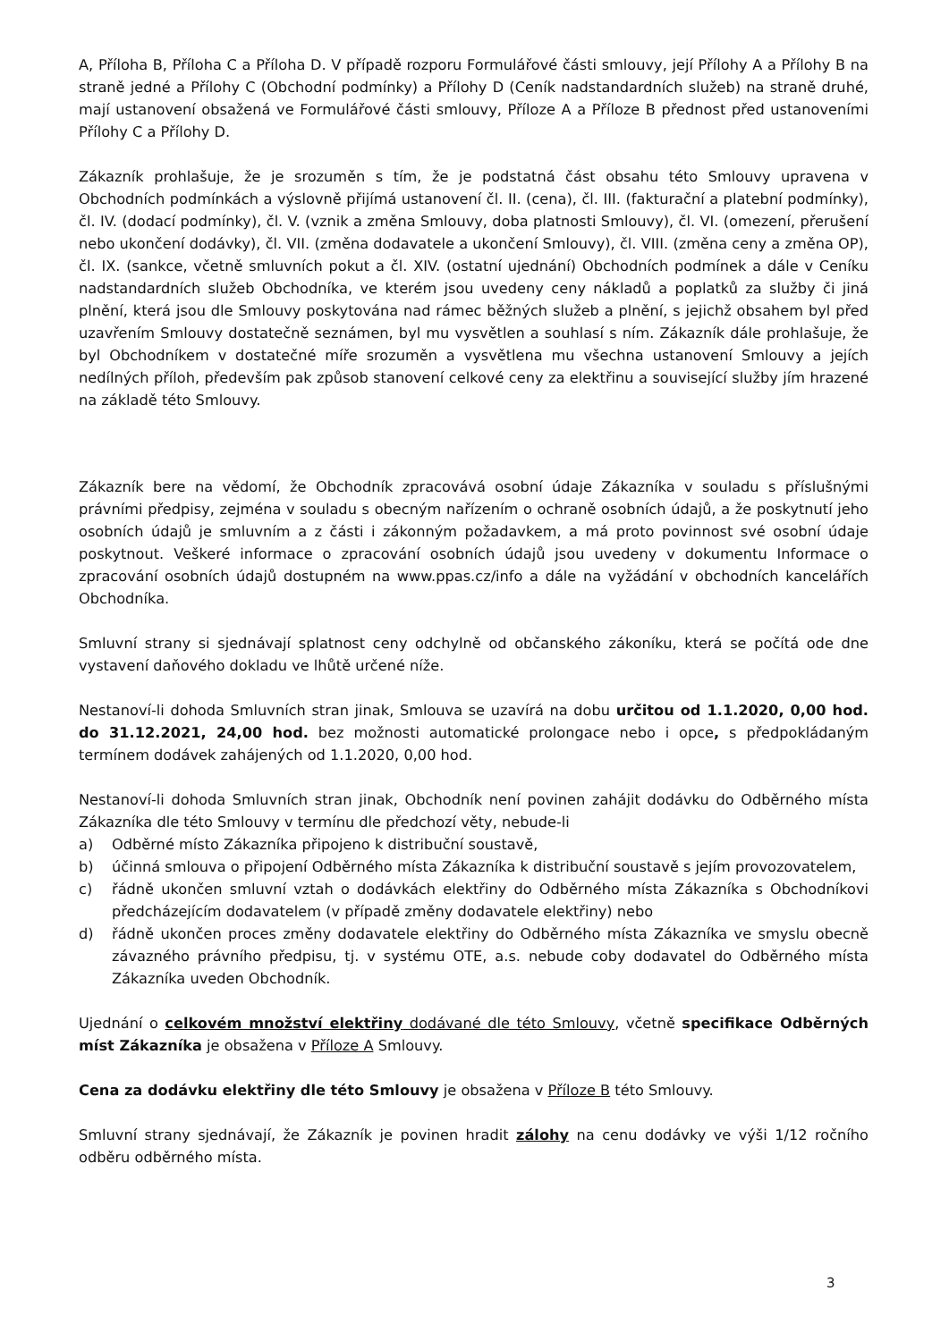A, Příloha B, Příloha C a Příloha D. V případě rozporu Formulářové části smlouvy, její Přílohy A a Přílohy B na straně jedné a Přílohy C (Obchodní podmínky) a Přílohy D (Ceník nadstandardních služeb) na straně druhé, mají ustanovení obsažená ve Formulářové části smlouvy, Příloze A a Příloze B přednost před ustanoveními Přílohy C a Přílohy D.
Zákazník prohlašuje, že je srozuměn s tím, že je podstatná část obsahu této Smlouvy upravena v Obchodních podmínkách a výslovně přijímá ustanovení čl. II. (cena), čl. III. (fakturační a platební podmínky), čl. IV. (dodací podmínky), čl. V. (vznik a změna Smlouvy, doba platnosti Smlouvy), čl. VI. (omezení, přerušení nebo ukončení dodávky), čl. VII. (změna dodavatele a ukončení Smlouvy), čl. VIII. (změna ceny a změna OP), čl. IX. (sankce, včetně smluvních pokut a čl. XIV. (ostatní ujednání) Obchodních podmínek a dále v Ceníku nadstandardních služeb Obchodníka, ve kterém jsou uvedeny ceny nákladů a poplatků za služby či jiná plnění, která jsou dle Smlouvy poskytována nad rámec běžných služeb a plnění, s jejichž obsahem byl před uzavřením Smlouvy dostatečně seznámen, byl mu vysvětlen a souhlasí s ním. Zákazník dále prohlašuje, že byl Obchodníkem v dostatečné míře srozuměn a vysvětlena mu všechna ustanovení Smlouvy a jejích nedílných příloh, především pak způsob stanovení celkové ceny za elektřinu a související služby jím hrazené na základě této Smlouvy.
Zákazník bere na vědomí, že Obchodník zpracovává osobní údaje Zákazníka v souladu s příslušnými právními předpisy, zejména v souladu s obecným nařízením o ochraně osobních údajů, a že poskytnutí jeho osobních údajů je smluvním a z části i zákonným požadavkem, a má proto povinnost své osobní údaje poskytnout. Veškeré informace o zpracování osobních údajů jsou uvedeny v dokumentu Informace o zpracování osobních údajů dostupném na www.ppas.cz/info a dále na vyžádání v obchodních kancelářích Obchodníka.
Smluvní strany si sjednávají splatnost ceny odchylně od občanského zákoníku, která se počítá ode dne vystavení daňového dokladu ve lhůtě určené níže.
Nestanoví-li dohoda Smluvních stran jinak, Smlouva se uzavírá na dobu určitou od 1.1.2020, 0,00 hod. do 31.12.2021, 24,00 hod. bez možnosti automatické prolongace nebo i opce, s předpokládaným termínem dodávek zahájených od 1.1.2020, 0,00 hod.
Nestanoví-li dohoda Smluvních stran jinak, Obchodník není povinen zahájit dodávku do Odběrného místa Zákazníka dle této Smlouvy v termínu dle předchozí věty, nebude-li
a) Odběrné místo Zákazníka připojeno k distribuční soustavě,
b) účinná smlouva o připojení Odběrného místa Zákazníka k distribuční soustavě s jejím provozovatelem,
c) řádně ukončen smluvní vztah o dodávkách elektřiny do Odběrného místa Zákazníka s Obchodníkovi předcházejícím dodavatelem (v případě změny dodavatele elektřiny) nebo
d) řádně ukončen proces změny dodavatele elektřiny do Odběrného místa Zákazníka ve smyslu obecně závazného právního předpisu, tj. v systému OTE, a.s. nebude coby dodavatel do Odběrného místa Zákazníka uveden Obchodník.
Ujednání o celkovém množství elektřiny dodávané dle této Smlouvy, včetně specifikace Odběrných míst Zákazníka je obsažena v Příloze A Smlouvy.
Cena za dodávku elektřiny dle této Smlouvy je obsažena v Příloze B této Smlouvy.
Smluvní strany sjednávají, že Zákazník je povinen hradit zálohy na cenu dodávky ve výši 1/12 ročního odběru odběrného místa.
3